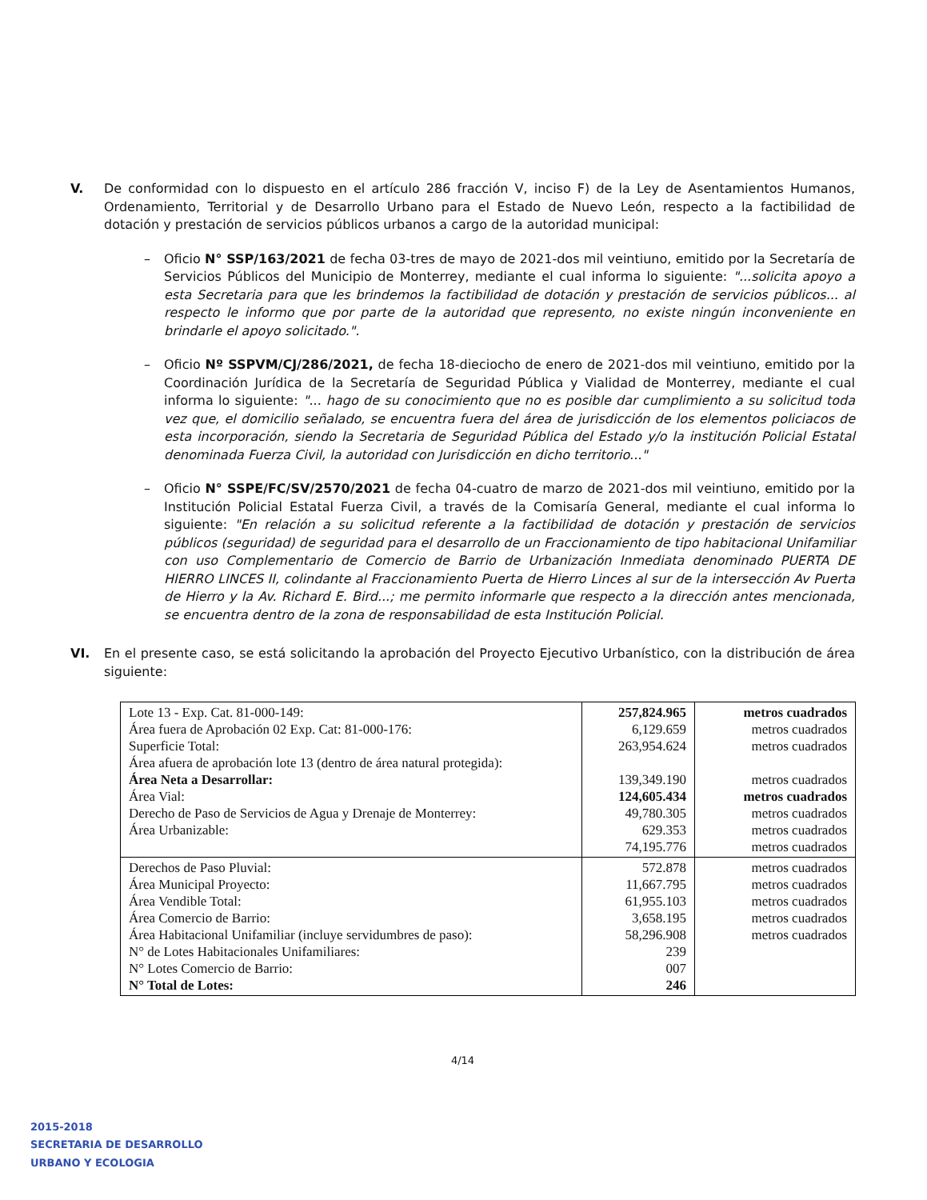V. De conformidad con lo dispuesto en el artículo 286 fracción V, inciso F) de la Ley de Asentamientos Humanos, Ordenamiento, Territorial y de Desarrollo Urbano para el Estado de Nuevo León, respecto a la factibilidad de dotación y prestación de servicios públicos urbanos a cargo de la autoridad municipal:
– Oficio N° SSP/163/2021 de fecha 03-tres de mayo de 2021-dos mil veintiuno, emitido por la Secretaría de Servicios Públicos del Municipio de Monterrey, mediante el cual informa lo siguiente: "...solicita apoyo a esta Secretaria para que les brindemos la factibilidad de dotación y prestación de servicios públicos... al respecto le informo que por parte de la autoridad que represento, no existe ningún inconveniente en brindarle el apoyo solicitado.".
– Oficio Nº SSPVM/CJ/286/2021, de fecha 18-dieciocho de enero de 2021-dos mil veintiuno, emitido por la Coordinación Jurídica de la Secretaría de Seguridad Pública y Vialidad de Monterrey, mediante el cual informa lo siguiente: "... hago de su conocimiento que no es posible dar cumplimiento a su solicitud toda vez que, el domicilio señalado, se encuentra fuera del área de jurisdicción de los elementos policiacos de esta incorporación, siendo la Secretaria de Seguridad Pública del Estado y/o la institución Policial Estatal denominada Fuerza Civil, la autoridad con Jurisdicción en dicho territorio..."
– Oficio N° SSPE/FC/SV/2570/2021 de fecha 04-cuatro de marzo de 2021-dos mil veintiuno, emitido por la Institución Policial Estatal Fuerza Civil, a través de la Comisaría General, mediante el cual informa lo siguiente: "En relación a su solicitud referente a la factibilidad de dotación y prestación de servicios públicos (seguridad) de seguridad para el desarrollo de un Fraccionamiento de tipo habitacional Unifamiliar con uso Complementario de Comercio de Barrio de Urbanización Inmediata denominado PUERTA DE HIERRO LINCES II, colindante al Fraccionamiento Puerta de Hierro Linces al sur de la intersección Av Puerta de Hierro y la Av. Richard E. Bird...; me permito informarle que respecto a la dirección antes mencionada, se encuentra dentro de la zona de responsabilidad de esta Institución Policial.
VI. En el presente caso, se está solicitando la aprobación del Proyecto Ejecutivo Urbanístico, con la distribución de área siguiente:
| Lote 13 - Exp. Cat. 81-000-149: Área fuera de Aprobación 02 Exp. Cat: 81-000-176: Superficie Total: Área afuera de aprobación lote 13 (dentro de área natural protegida): Área Neta a Desarrollar: Área Vial: Derecho de Paso de Servicios de Agua y Drenaje de Monterrey: Área Urbanizable: | 257,824.965 6,129.659 263,954.624 139,349.190 124,605.434 49,780.305 629.353 74,195.776 | metros cuadrados metros cuadrados metros cuadrados metros cuadrados metros cuadrados metros cuadrados metros cuadrados metros cuadrados |
| Derechos de Paso Pluvial: Área Municipal Proyecto: Área Vendible Total: Área Comercio de Barrio: Área Habitacional Unifamiliar (incluye servidumbres de paso): N° de Lotes Habitacionales Unifamiliares: N° Lotes Comercio de Barrio: N° Total de Lotes: | 572.878 11,667.795 61,955.103 3,658.195 58,296.908 239 007 246 | metros cuadrados metros cuadrados metros cuadrados metros cuadrados metros cuadrados |
4/14
2015-2018
SECRETARIA DE DESARROLLO
URBANO Y ECOLOGIA